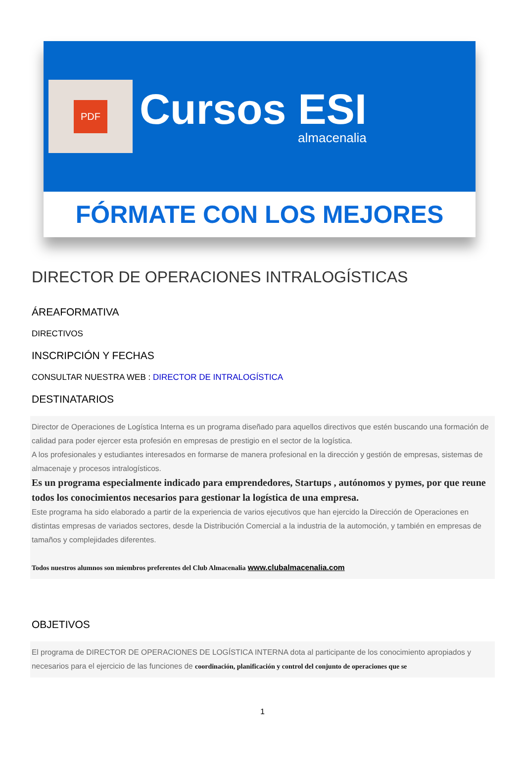PDF
Cursos ESI
almacenalia
FÓRMATE CON LOS MEJORES
DIRECTOR DE OPERACIONES INTRALOGÍSTICAS
ÁREAFORMATIVA
DIRECTIVOS
INSCRIPCIÓN Y FECHAS
CONSULTAR NUESTRA WEB : DIRECTOR DE INTRALOGÍSTICA
DESTINATARIOS
Director de Operaciones de Logística Interna es un programa diseñado para aquellos directivos que estén buscando una formación de calidad para poder ejercer esta profesión en empresas de prestigio en el sector de la logística.
A los profesionales y estudiantes interesados en formarse de manera profesional en la dirección y gestión de empresas, sistemas de almacenaje y procesos intralogísticos.
Es un programa especialmente indicado para emprendedores, Startups , autónomos y pymes, por que reune todos los conocimientos necesarios para gestionar la logística de una empresa.
Este programa ha sido elaborado a partir de la experiencia de varios ejecutivos que han ejercido la Dirección de Operaciones en distintas empresas de variados sectores, desde la Distribución Comercial a la industria de la automoción, y también en empresas de tamaños y complejidades diferentes.
Todos nuestros alumnos son miembros preferentes del Club Almacenalia www.clubalmacenalia.com
OBJETIVOS
El programa de DIRECTOR DE OPERACIONES DE LOGÍSTICA INTERNA dota al participante de los conocimiento apropiados y necesarios para el ejercicio de las funciones de coordinación, planificación y control del conjunto de operaciones que se
1